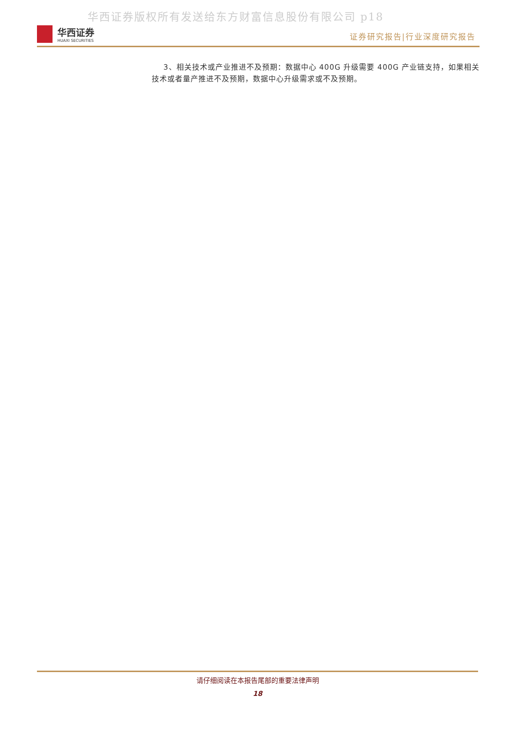华西证券版权所有发送给东方财富信息股份有限公司 p18
华西证券
HUAXI SECURITIES
证券研究报告|行业深度研究报告
3、相关技术或产业推进不及预期：数据中心 400G 升级需要 400G 产业链支持，如果相关技术或者量产推进不及预期，数据中心升级需求或不及预期。
请仔细阅读在本报告尾部的重要法律声明
18